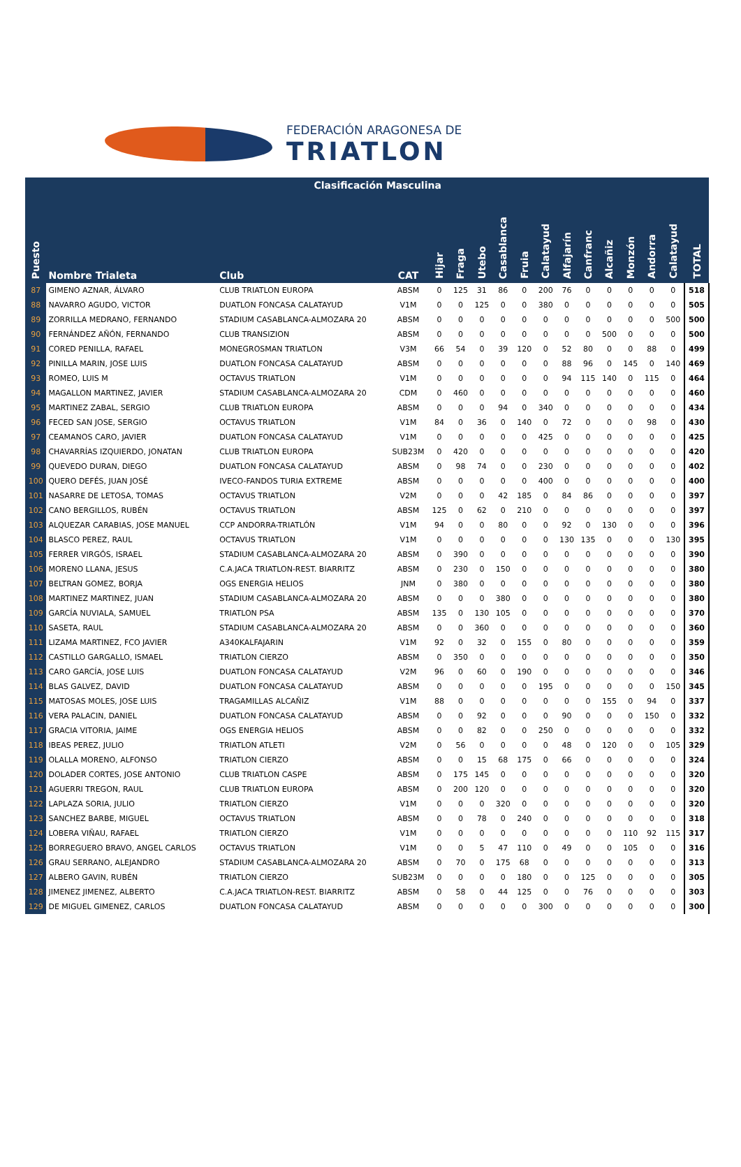FEDERACIÓN ARAGONESA DE
TRIATLON
| | Clasificación Masculina | | | | | | | | | | | | | | | |
| Puesto | Nombre Trialeta | Club | CAT | Hijar | Fraga | Utebo | Casablanca | Fruia | Calatayud | Alfajarín | Canfranc | Alcañiz | Monzón | Andorra | Calatayud | TOTAL |
| 87 | GIMENO AZNAR, ÁLVARO | CLUB TRIATLON EUROPA | ABSM | 0 | 125 | 31 | 86 | 0 | 200 | 76 | 0 | 0 | 0 | 0 | 0 | 518 |
| 88 | NAVARRO AGUDO, VICTOR | DUATLON FONCASA CALATAYUD | V1M | 0 | 0 | 125 | 0 | 0 | 380 | 0 | 0 | 0 | 0 | 0 | 0 | 505 |
| 89 | ZORRILLA MEDRANO, FERNANDO | STADIUM CASABLANCA-ALMOZARA 20 | ABSM | 0 | 0 | 0 | 0 | 0 | 0 | 0 | 0 | 0 | 0 | 0 | 500 | 500 |
| 90 | FERNÁNDEZ AÑÓN, FERNANDO | CLUB TRANSIZION | ABSM | 0 | 0 | 0 | 0 | 0 | 0 | 0 | 0 | 500 | 0 | 0 | 0 | 500 |
| 91 | CORED PENILLA, RAFAEL | MONEGROSMAN TRIATLON | V3M | 66 | 54 | 0 | 39 | 120 | 0 | 52 | 80 | 0 | 0 | 88 | 0 | 499 |
| 92 | PINILLA MARIN, JOSE LUIS | DUATLON FONCASA CALATAYUD | ABSM | 0 | 0 | 0 | 0 | 0 | 0 | 88 | 96 | 0 | 145 | 0 | 140 | 469 |
| 93 | ROMEO, LUIS M | OCTAVUS TRIATLON | V1M | 0 | 0 | 0 | 0 | 0 | 0 | 94 | 115 | 140 | 0 | 115 | 0 | 464 |
| 94 | MAGALLON MARTINEZ, JAVIER | STADIUM CASABLANCA-ALMOZARA 20 | CDM | 0 | 460 | 0 | 0 | 0 | 0 | 0 | 0 | 0 | 0 | 0 | 0 | 460 |
| 95 | MARTINEZ ZABAL, SERGIO | CLUB TRIATLON EUROPA | ABSM | 0 | 0 | 0 | 94 | 0 | 340 | 0 | 0 | 0 | 0 | 0 | 0 | 434 |
| 96 | FECED SAN JOSE, SERGIO | OCTAVUS TRIATLON | V1M | 84 | 0 | 36 | 0 | 140 | 0 | 72 | 0 | 0 | 0 | 98 | 0 | 430 |
| 97 | CEAMANOS CARO, JAVIER | DUATLON FONCASA CALATAYUD | V1M | 0 | 0 | 0 | 0 | 0 | 425 | 0 | 0 | 0 | 0 | 0 | 0 | 425 |
| 98 | CHAVARRÍAS IZQUIERDO, JONATAN | CLUB TRIATLON EUROPA | SUB23M | 0 | 420 | 0 | 0 | 0 | 0 | 0 | 0 | 0 | 0 | 0 | 0 | 420 |
| 99 | QUEVEDO DURAN, DIEGO | DUATLON FONCASA CALATAYUD | ABSM | 0 | 98 | 74 | 0 | 0 | 230 | 0 | 0 | 0 | 0 | 0 | 0 | 402 |
| 100 | QUERO DEFÉS, JUAN JOSÉ | IVECO-FANDOS TURIA EXTREME | ABSM | 0 | 0 | 0 | 0 | 0 | 400 | 0 | 0 | 0 | 0 | 0 | 0 | 400 |
| 101 | NASARRE DE LETOSA, TOMAS | OCTAVUS TRIATLON | V2M | 0 | 0 | 0 | 42 | 185 | 0 | 84 | 86 | 0 | 0 | 0 | 0 | 397 |
| 102 | CANO BERGILLOS, RUBÉN | OCTAVUS TRIATLON | ABSM | 125 | 0 | 62 | 0 | 210 | 0 | 0 | 0 | 0 | 0 | 0 | 0 | 397 |
| 103 | ALQUEZAR CARABIAS, JOSE MANUEL | CCP ANDORRA-TRIATLÓN | V1M | 94 | 0 | 0 | 80 | 0 | 0 | 92 | 0 | 130 | 0 | 0 | 0 | 396 |
| 104 | BLASCO PEREZ, RAUL | OCTAVUS TRIATLON | V1M | 0 | 0 | 0 | 0 | 0 | 0 | 130 | 135 | 0 | 0 | 0 | 130 | 395 |
| 105 | FERRER VIRGÓS, ISRAEL | STADIUM CASABLANCA-ALMOZARA 20 | ABSM | 0 | 390 | 0 | 0 | 0 | 0 | 0 | 0 | 0 | 0 | 0 | 0 | 390 |
| 106 | MORENO LLANA, JESUS | C.A.JACA TRIATLON-REST. BIARRITZ | ABSM | 0 | 230 | 0 | 150 | 0 | 0 | 0 | 0 | 0 | 0 | 0 | 0 | 380 |
| 107 | BELTRAN GOMEZ, BORJA | OGS ENERGIA HELIOS | JNM | 0 | 380 | 0 | 0 | 0 | 0 | 0 | 0 | 0 | 0 | 0 | 0 | 380 |
| 108 | MARTINEZ MARTINEZ, JUAN | STADIUM CASABLANCA-ALMOZARA 20 | ABSM | 0 | 0 | 0 | 380 | 0 | 0 | 0 | 0 | 0 | 0 | 0 | 0 | 380 |
| 109 | GARCÍA NUVIALA, SAMUEL | TRIATLON PSA | ABSM | 135 | 0 | 130 | 105 | 0 | 0 | 0 | 0 | 0 | 0 | 0 | 0 | 370 |
| 110 | SASETA, RAUL | STADIUM CASABLANCA-ALMOZARA 20 | ABSM | 0 | 0 | 360 | 0 | 0 | 0 | 0 | 0 | 0 | 0 | 0 | 0 | 360 |
| 111 | LIZAMA MARTINEZ, FCO JAVIER | A340KALFAJARIN | V1M | 92 | 0 | 32 | 0 | 155 | 0 | 80 | 0 | 0 | 0 | 0 | 0 | 359 |
| 112 | CASTILLO GARGALLO, ISMAEL | TRIATLON CIERZO | ABSM | 0 | 350 | 0 | 0 | 0 | 0 | 0 | 0 | 0 | 0 | 0 | 0 | 350 |
| 113 | CARO GARCÍA, JOSE LUIS | DUATLON FONCASA CALATAYUD | V2M | 96 | 0 | 60 | 0 | 190 | 0 | 0 | 0 | 0 | 0 | 0 | 0 | 346 |
| 114 | BLAS GALVEZ, DAVID | DUATLON FONCASA CALATAYUD | ABSM | 0 | 0 | 0 | 0 | 0 | 195 | 0 | 0 | 0 | 0 | 0 | 150 | 345 |
| 115 | MATOSAS MOLES, JOSE LUIS | TRAGAMILLAS ALCAÑIZ | V1M | 88 | 0 | 0 | 0 | 0 | 0 | 0 | 0 | 155 | 0 | 94 | 0 | 337 |
| 116 | VERA PALACIN, DANIEL | DUATLON FONCASA CALATAYUD | ABSM | 0 | 0 | 92 | 0 | 0 | 0 | 90 | 0 | 0 | 0 | 150 | 0 | 332 |
| 117 | GRACIA VITORIA, JAIME | OGS ENERGIA HELIOS | ABSM | 0 | 0 | 82 | 0 | 0 | 250 | 0 | 0 | 0 | 0 | 0 | 0 | 332 |
| 118 | IBEAS PEREZ, JULIO | TRIATLON ATLETI | V2M | 0 | 56 | 0 | 0 | 0 | 0 | 48 | 0 | 120 | 0 | 0 | 105 | 329 |
| 119 | OLALLA MORENO, ALFONSO | TRIATLON CIERZO | ABSM | 0 | 0 | 15 | 68 | 175 | 0 | 66 | 0 | 0 | 0 | 0 | 0 | 324 |
| 120 | DOLADER CORTES, JOSE ANTONIO | CLUB TRIATLON CASPE | ABSM | 0 | 175 | 145 | 0 | 0 | 0 | 0 | 0 | 0 | 0 | 0 | 0 | 320 |
| 121 | AGUERRI TREGON, RAUL | CLUB TRIATLON EUROPA | ABSM | 0 | 200 | 120 | 0 | 0 | 0 | 0 | 0 | 0 | 0 | 0 | 0 | 320 |
| 122 | LAPLAZA SORIA, JULIO | TRIATLON CIERZO | V1M | 0 | 0 | 0 | 320 | 0 | 0 | 0 | 0 | 0 | 0 | 0 | 0 | 320 |
| 123 | SANCHEZ BARBE, MIGUEL | OCTAVUS TRIATLON | ABSM | 0 | 0 | 78 | 0 | 240 | 0 | 0 | 0 | 0 | 0 | 0 | 0 | 318 |
| 124 | LOBERA VIÑAU, RAFAEL | TRIATLON CIERZO | V1M | 0 | 0 | 0 | 0 | 0 | 0 | 0 | 0 | 0 | 110 | 92 | 115 | 317 |
| 125 | BORREGUERO BRAVO, ANGEL CARLOS | OCTAVUS TRIATLON | V1M | 0 | 0 | 5 | 47 | 110 | 0 | 49 | 0 | 0 | 105 | 0 | 0 | 316 |
| 126 | GRAU SERRANO, ALEJANDRO | STADIUM CASABLANCA-ALMOZARA 20 | ABSM | 0 | 70 | 0 | 175 | 68 | 0 | 0 | 0 | 0 | 0 | 0 | 0 | 313 |
| 127 | ALBERO GAVIN, RUBÉN | TRIATLON CIERZO | SUB23M | 0 | 0 | 0 | 0 | 180 | 0 | 0 | 125 | 0 | 0 | 0 | 0 | 305 |
| 128 | JIMENEZ JIMENEZ, ALBERTO | C.A.JACA TRIATLON-REST. BIARRITZ | ABSM | 0 | 58 | 0 | 44 | 125 | 0 | 0 | 76 | 0 | 0 | 0 | 0 | 303 |
| 129 | DE MIGUEL GIMENEZ, CARLOS | DUATLON FONCASA CALATAYUD | ABSM | 0 | 0 | 0 | 0 | 0 | 300 | 0 | 0 | 0 | 0 | 0 | 0 | 300 |